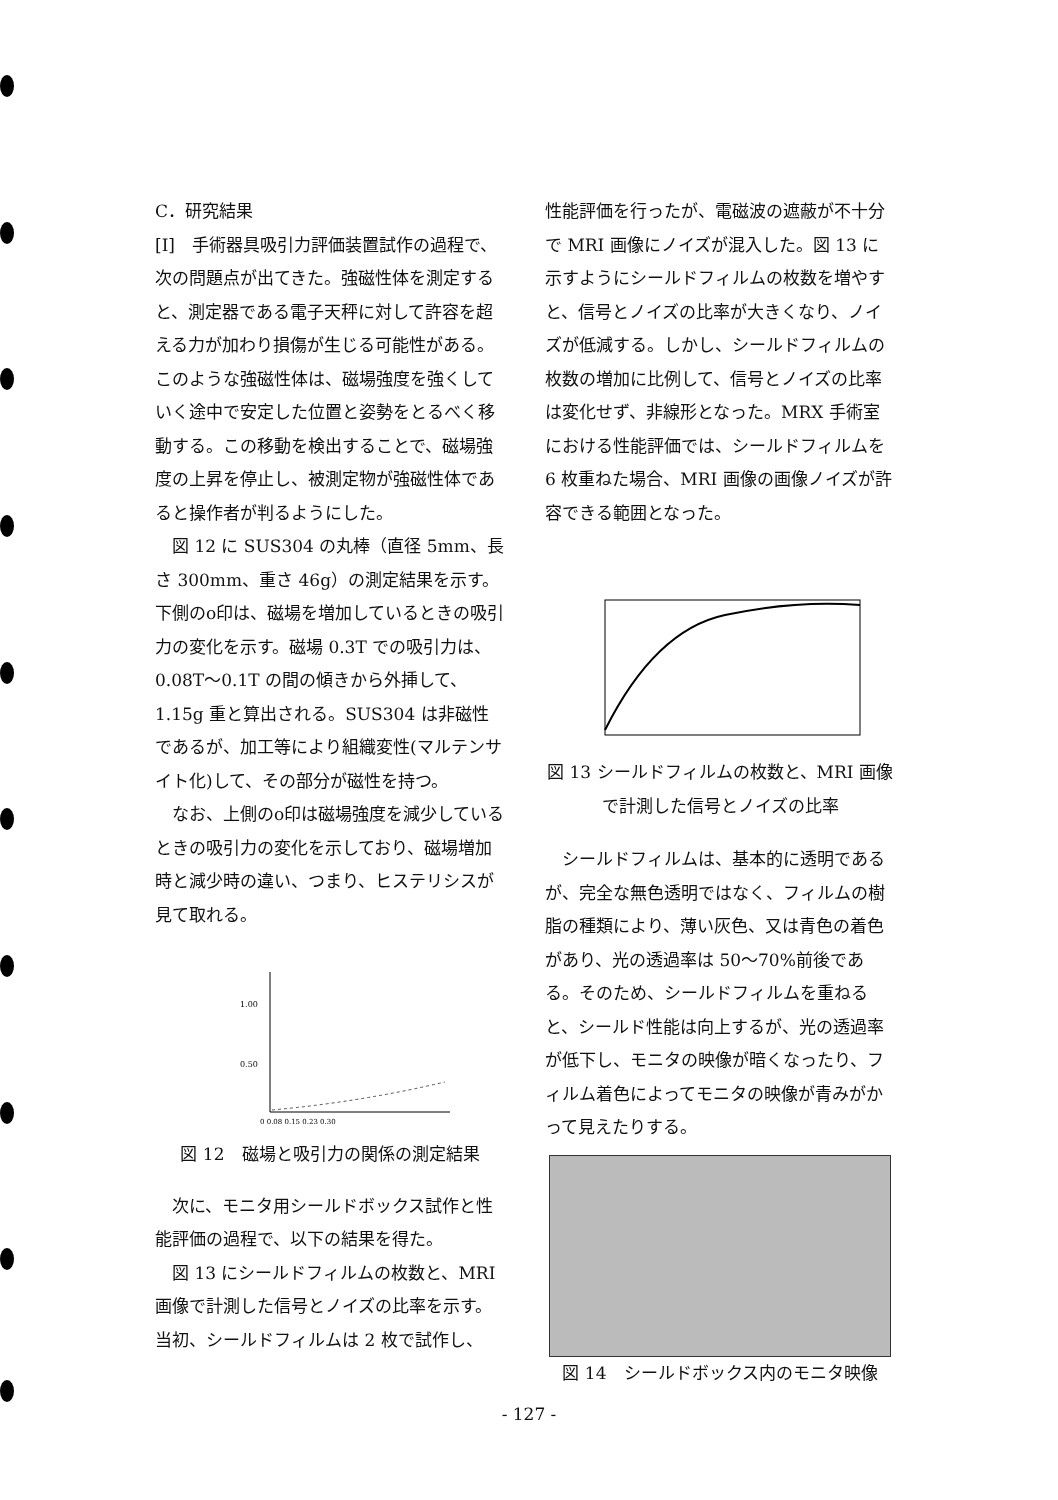C．研究結果
[I]　手術器具吸引力評価装置試作の過程で、次の問題点が出てきた。強磁性体を測定すると、測定器である電子天秤に対して許容を超える力が加わり損傷が生じる可能性がある。このような強磁性体は、磁場強度を強くしていく途中で安定した位置と姿勢をとるべく移動する。この移動を検出することで、磁場強度の上昇を停止し、被測定物が強磁性体であると操作者が判るようにした。
図 12 に SUS304 の丸棒（直径 5mm、長さ 300mm、重さ 46g）の測定結果を示す。下側のo印は、磁場を増加しているときの吸引力の変化を示す。磁場 0.3T での吸引力は、0.08T～0.1T の間の傾きから外挿して、1.15g 重と算出される。SUS304 は非磁性であるが、加工等により組織変性(マルテンサイト化)して、その部分が磁性を持つ。
なお、上側のo印は磁場強度を減少しているときの吸引力の変化を示しており、磁場増加時と減少時の違い、つまり、ヒステリシスが見て取れる。
1.00
0.50
0 0.08 0.15 0.23 0.30
図 12　磁場と吸引力の関係の測定結果
次に、モニタ用シールドボックス試作と性能評価の過程で、以下の結果を得た。
図 13 にシールドフィルムの枚数と、MRI 画像で計測した信号とノイズの比率を示す。当初、シールドフィルムは 2 枚で試作し、
性能評価を行ったが、電磁波の遮蔽が不十分で MRI 画像にノイズが混入した。図 13 に示すようにシールドフィルムの枚数を増やすと、信号とノイズの比率が大きくなり、ノイズが低減する。しかし、シールドフィルムの枚数の増加に比例して、信号とノイズの比率は変化せず、非線形となった。MRX 手術室における性能評価では、シールドフィルムを 6 枚重ねた場合、MRI 画像の画像ノイズが許容できる範囲となった。
図 13 シールドフィルムの枚数と、MRI 画像で計測した信号とノイズの比率
シールドフィルムは、基本的に透明であるが、完全な無色透明ではなく、フィルムの樹脂の種類により、薄い灰色、又は青色の着色があり、光の透過率は 50～70%前後である。そのため、シールドフィルムを重ねると、シールド性能は向上するが、光の透過率が低下し、モニタの映像が暗くなったり、フィルム着色によってモニタの映像が青みがかって見えたりする。
図 14　シールドボックス内のモニタ映像
- 127 -